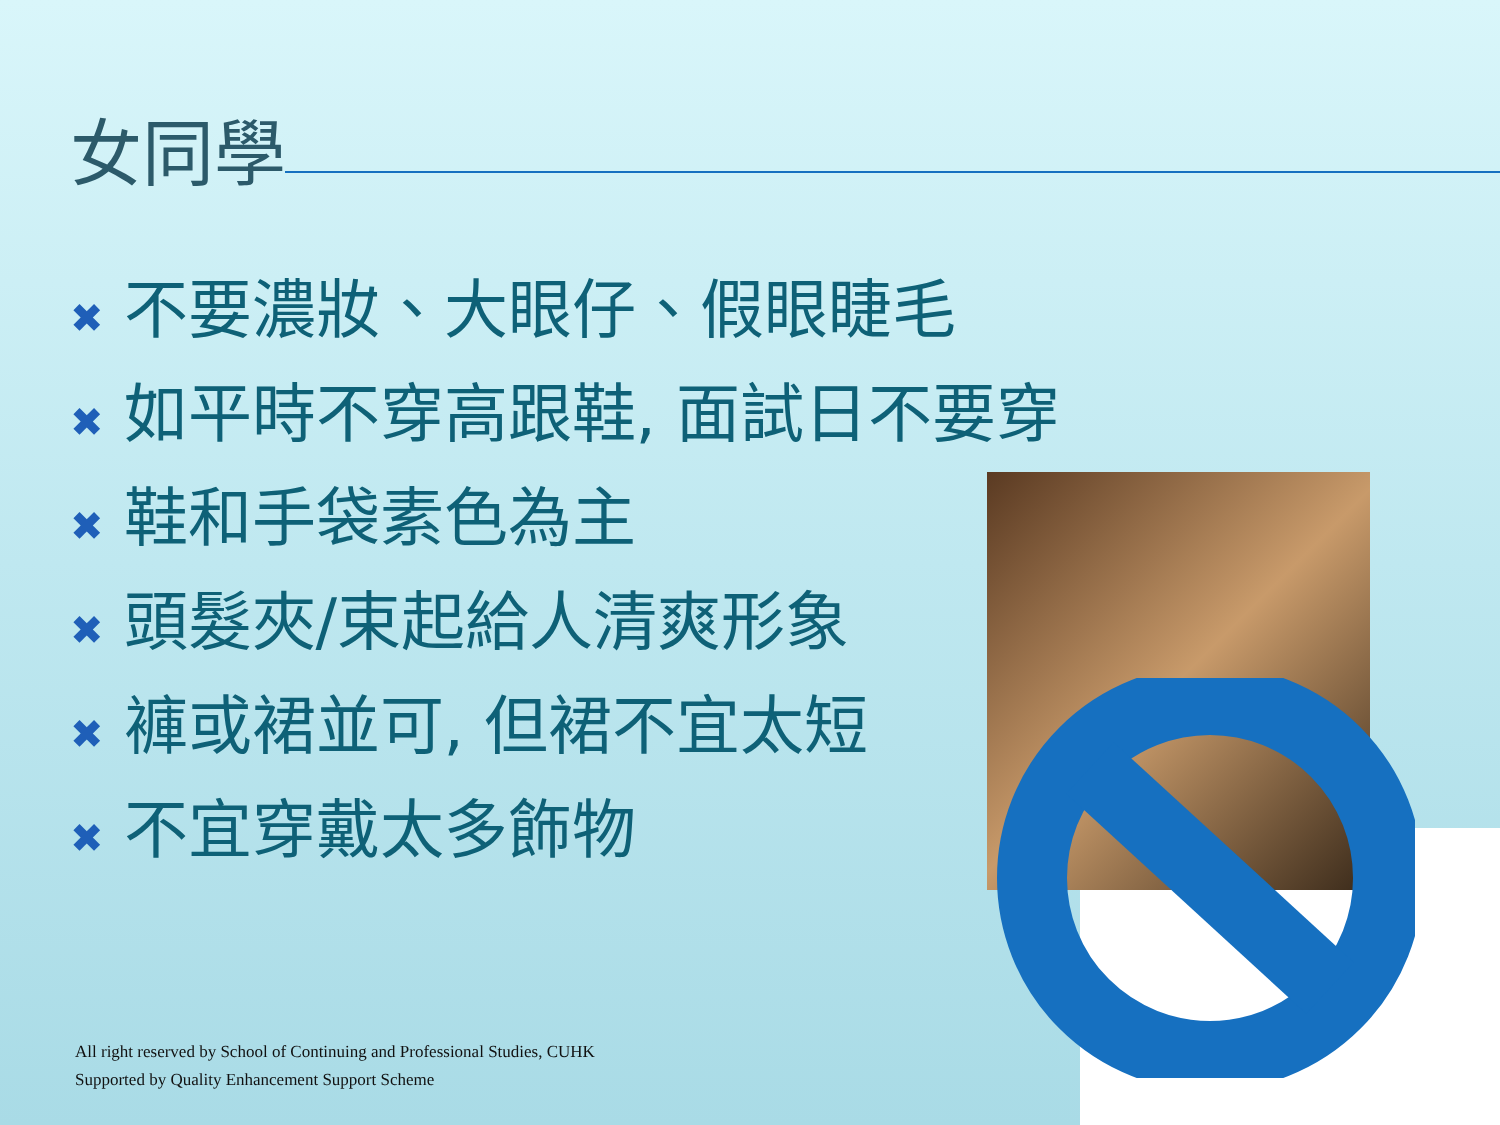女同學
✖ 不要濃妝、大眼仔、假眼睫毛
✖ 如平時不穿高跟鞋, 面試日不要穿
✖ 鞋和手袋素色為主
✖ 頭髮夾/束起給人清爽形象
✖ 褲或裙並可, 但裙不宜太短
✖ 不宜穿戴太多飾物
All right reserved by School of Continuing and Professional Studies, CUHK
Supported by Quality Enhancement Support Scheme